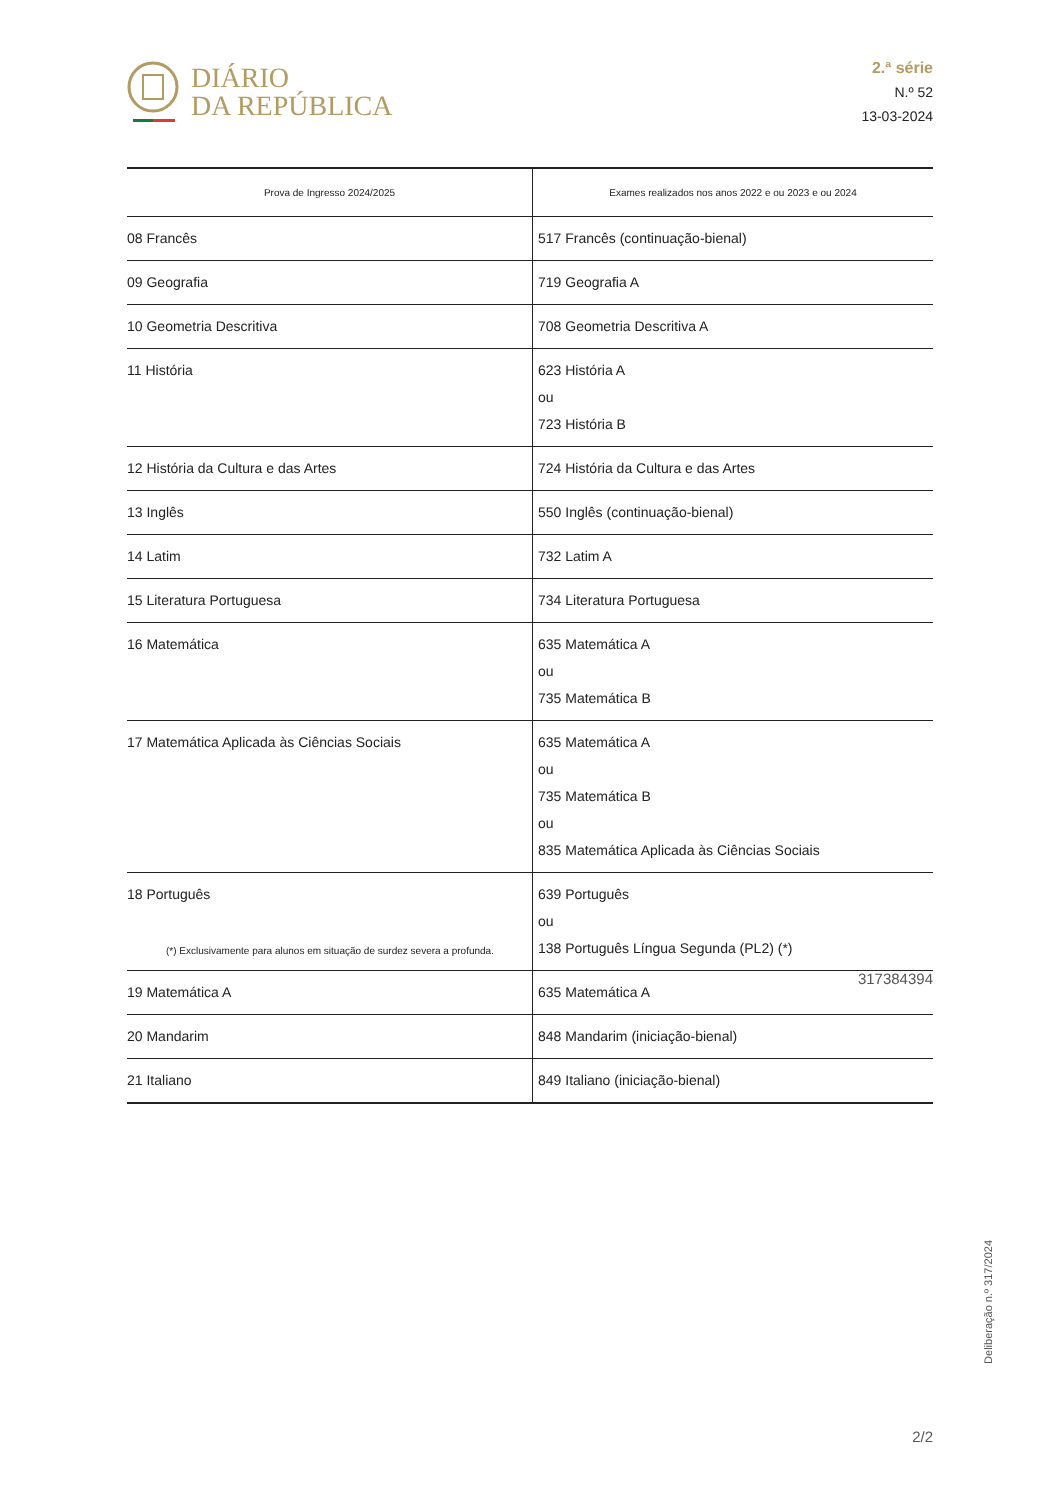DIÁRIO
DA REPÚBLICA
2.ª série
N.º 52
13-03-2024
| Prova de Ingresso 2024/2025 | Exames realizados nos anos 2022 e ou 2023 e ou 2024 |
| --- | --- |
| 08 Francês | 517 Francês (continuação-bienal) |
| 09 Geografia | 719 Geografia A |
| 10 Geometria Descritiva | 708 Geometria Descritiva A |
| 11 História | 623 História A ou 723 História B |
| 12 História da Cultura e das Artes | 724 História da Cultura e das Artes |
| 13 Inglês | 550 Inglês (continuação-bienal) |
| 14 Latim | 732 Latim A |
| 15 Literatura Portuguesa | 734 Literatura Portuguesa |
| 16 Matemática | 635 Matemática A ou 735 Matemática B |
| 17 Matemática Aplicada às Ciências Sociais | 635 Matemática A ou 735 Matemática B ou 835 Matemática Aplicada às Ciências Sociais |
| 18 Português | 639 Português ou 138 Português Língua Segunda (PL2) (*) |
| 19 Matemática A | 635 Matemática A |
| 20 Mandarim | 848 Mandarim (iniciação-bienal) |
| 21 Italiano | 849 Italiano (iniciação-bienal) |
(*) Exclusivamente para alunos em situação de surdez severa a profunda.
317384394
Deliberação n.º 317/2024
2/2